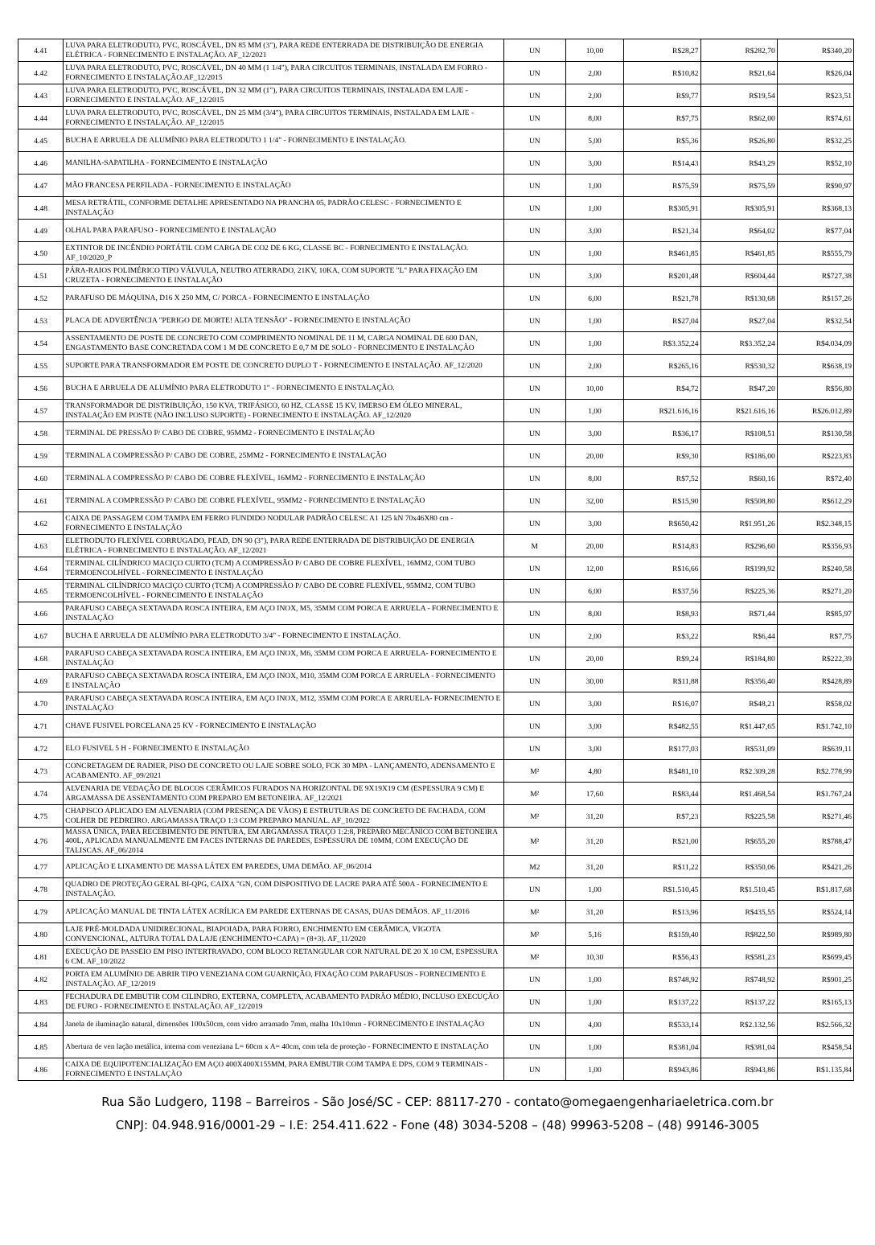| 4.41 | LUVA PARA ELETRODUTO, PVC, ROSCÁVEL, DN 85 MM (3"), PARA REDE ENTERRADA DE DISTRIBUIÇÃO DE ENERGIA ELÉTRICA - FORNECIMENTO E INSTALAÇÃO. AF_12/2021 | UN | 10,00 | R$28,27 | R$282,70 | R$340,20 |
| 4.42 | LUVA PARA ELETRODUTO, PVC, ROSCÁVEL, DN 40 MM (1 1/4"), PARA CIRCUITOS TERMINAIS, INSTALADA EM FORRO - FORNECIMENTO E INSTALAÇÃO.AF_12/2015 | UN | 2,00 | R$10,82 | R$21,64 | R$26,04 |
| 4.43 | LUVA PARA ELETRODUTO, PVC, ROSCÁVEL, DN 32 MM (1"), PARA CIRCUITOS TERMINAIS, INSTALADA EM LAJE - FORNECIMENTO E INSTALAÇÃO. AF_12/2015 | UN | 2,00 | R$9,77 | R$19,54 | R$23,51 |
| 4.44 | LUVA PARA ELETRODUTO, PVC, ROSCÁVEL, DN 25 MM (3/4"), PARA CIRCUITOS TERMINAIS, INSTALADA EM LAJE - FORNECIMENTO E INSTALAÇÃO. AF_12/2015 | UN | 8,00 | R$7,75 | R$62,00 | R$74,61 |
| 4.45 | BUCHA E ARRUELA DE ALUMÍNIO PARA ELETRODUTO 1 1/4" - FORNECIMENTO E INSTALAÇÃO. | UN | 5,00 | R$5,36 | R$26,80 | R$32,25 |
| 4.46 | MANILHA-SAPATILHA - FORNECIMENTO E INSTALAÇÃO | UN | 3,00 | R$14,43 | R$43,29 | R$52,10 |
| 4.47 | MÃO FRANCESA PERFILADA - FORNECIMENTO E INSTALAÇÃO | UN | 1,00 | R$75,59 | R$75,59 | R$90,97 |
| 4.48 | MESA RETRÁTIL, CONFORME DETALHE APRESENTADO NA PRANCHA 05, PADRÃO CELESC - FORNECIMENTO E INSTALAÇÃO | UN | 1,00 | R$305,91 | R$305,91 | R$368,13 |
| 4.49 | OLHAL PARA PARAFUSO - FORNECIMENTO E INSTALAÇÃO | UN | 3,00 | R$21,34 | R$64,02 | R$77,04 |
| 4.50 | EXTINTOR DE INCÊNDIO PORTÁTIL COM CARGA DE CO2 DE 6 KG, CLASSE BC - FORNECIMENTO E INSTALAÇÃO. AF_10/2020_P | UN | 1,00 | R$461,85 | R$461,85 | R$555,79 |
| 4.51 | PÁRA-RAIOS POLIMÉRICO TIPO VÁLVULA, NEUTRO ATERRADO, 21KV, 10KA, COM SUPORTE "L" PARA FIXAÇÃO EM CRUZETA - FORNECIMENTO E INSTALAÇÃO | UN | 3,00 | R$201,48 | R$604,44 | R$727,38 |
| 4.52 | PARAFUSO DE MÁQUINA, D16 X 250 MM, C/ PORCA - FORNECIMENTO E INSTALAÇÃO | UN | 6,00 | R$21,78 | R$130,68 | R$157,26 |
| 4.53 | PLACA DE ADVERTÊNCIA "PERIGO DE MORTE! ALTA TENSÃO" - FORNECIMENTO E INSTALAÇÃO | UN | 1,00 | R$27,04 | R$27,04 | R$32,54 |
| 4.54 | ASSENTAMENTO DE POSTE DE CONCRETO COM COMPRIMENTO NOMINAL DE 11 M, CARGA NOMINAL DE 600 DAN, ENGASTAMENTO BASE CONCRETADA COM 1 M DE CONCRETO E 0,7 M DE SOLO - FORNECIMENTO E INSTALAÇÃO | UN | 1,00 | R$3.352,24 | R$3.352,24 | R$4.034,09 |
| 4.55 | SUPORTE PARA TRANSFORMADOR EM POSTE DE CONCRETO DUPLO T - FORNECIMENTO E INSTALAÇÃO. AF_12/2020 | UN | 2,00 | R$265,16 | R$530,32 | R$638,19 |
| 4.56 | BUCHA E ARRUELA DE ALUMÍNIO PARA ELETRODUTO 1" - FORNECIMENTO E INSTALAÇÃO. | UN | 10,00 | R$4,72 | R$47,20 | R$56,80 |
| 4.57 | TRANSFORMADOR DE DISTRIBUIÇÃO, 150 KVA, TRIFÁSICO, 60 HZ, CLASSE 15 KV, IMERSO EM ÓLEO MINERAL, INSTALAÇÃO EM POSTE (NÃO INCLUSO SUPORTE) - FORNECIMENTO E INSTALAÇÃO. AF_12/2020 | UN | 1,00 | R$21.616,16 | R$21.616,16 | R$26.012,89 |
| 4.58 | TERMINAL DE PRESSÃO P/ CABO DE COBRE, 95MM2 - FORNECIMENTO E INSTALAÇÃO | UN | 3,00 | R$36,17 | R$108,51 | R$130,58 |
| 4.59 | TERMINAL A COMPRESSÃO P/ CABO DE COBRE, 25MM2 - FORNECIMENTO E INSTALAÇÃO | UN | 20,00 | R$9,30 | R$186,00 | R$223,83 |
| 4.60 | TERMINAL A COMPRESSÃO P/ CABO DE COBRE FLEXÍVEL, 16MM2 - FORNECIMENTO E INSTALAÇÃO | UN | 8,00 | R$7,52 | R$60,16 | R$72,40 |
| 4.61 | TERMINAL A COMPRESSÃO P/ CABO DE COBRE FLEXÍVEL, 95MM2 - FORNECIMENTO E INSTALAÇÃO | UN | 32,00 | R$15,90 | R$508,80 | R$612,29 |
| 4.62 | CAIXA DE PASSAGEM COM TAMPA EM FERRO FUNDIDO NODULAR PADRÃO CELESC A1 125 kN 70x46X80 cm - FORNECIMENTO E INSTALAÇÃO | UN | 3,00 | R$650,42 | R$1.951,26 | R$2.348,15 |
| 4.63 | ELETRODUTO FLEXÍVEL CORRUGADO, PEAD, DN 90 (3"), PARA REDE ENTERRADA DE DISTRIBUIÇÃO DE ENERGIA ELÉTRICA - FORNECIMENTO E INSTALAÇÃO. AF_12/2021 | M | 20,00 | R$14,83 | R$296,60 | R$356,93 |
| 4.64 | TERMINAL CILÍNDRICO MACIÇO CURTO (TCM) A COMPRESSÃO P/ CABO DE COBRE FLEXÍVEL, 16MM2, COM TUBO TERMOENCOLHÍVEL - FORNECIMENTO E INSTALAÇÃO | UN | 12,00 | R$16,66 | R$199,92 | R$240,58 |
| 4.65 | TERMINAL CILÍNDRICO MACIÇO CURTO (TCM) A COMPRESSÃO P/ CABO DE COBRE FLEXÍVEL, 95MM2, COM TUBO TERMOENCOLHÍVEL - FORNECIMENTO E INSTALAÇÃO | UN | 6,00 | R$37,56 | R$225,36 | R$271,20 |
| 4.66 | PARAFUSO CABEÇA SEXTAVADA ROSCA INTEIRA, EM AÇO INOX, M5, 35MM COM PORCA E ARRUELA - FORNECIMENTO E INSTALAÇÃO | UN | 8,00 | R$8,93 | R$71,44 | R$85,97 |
| 4.67 | BUCHA E ARRUELA DE ALUMÍNIO PARA ELETRODUTO 3/4" - FORNECIMENTO E INSTALAÇÃO. | UN | 2,00 | R$3,22 | R$6,44 | R$7,75 |
| 4.68 | PARAFUSO CABEÇA SEXTAVADA ROSCA INTEIRA, EM AÇO INOX, M6, 35MM COM PORCA E ARRUELA- FORNECIMENTO E INSTALAÇÃO | UN | 20,00 | R$9,24 | R$184,80 | R$222,39 |
| 4.69 | PARAFUSO CABEÇA SEXTAVADA ROSCA INTEIRA, EM AÇO INOX, M10, 35MM COM PORCA E ARRUELA - FORNECIMENTO E INSTALAÇÃO | UN | 30,00 | R$11,88 | R$356,40 | R$428,89 |
| 4.70 | PARAFUSO CABEÇA SEXTAVADA ROSCA INTEIRA, EM AÇO INOX, M12, 35MM COM PORCA E ARRUELA- FORNECIMENTO E INSTALAÇÃO | UN | 3,00 | R$16,07 | R$48,21 | R$58,02 |
| 4.71 | CHAVE FUSIVEL PORCELANA 25 KV - FORNECIMENTO E INSTALAÇÃO | UN | 3,00 | R$482,55 | R$1.447,65 | R$1.742,10 |
| 4.72 | ELO FUSIVEL 5 H - FORNECIMENTO E INSTALAÇÃO | UN | 3,00 | R$177,03 | R$531,09 | R$639,11 |
| 4.73 | CONCRETAGEM DE RADIER, PISO DE CONCRETO OU LAJE SOBRE SOLO, FCK 30 MPA - LANÇAMENTO, ADENSAMENTO E ACABAMENTO. AF_09/2021 | M² | 4,80 | R$481,10 | R$2.309,28 | R$2.778,99 |
| 4.74 | ALVENARIA DE VEDAÇÃO DE BLOCOS CERÂMICOS FURADOS NA HORIZONTAL DE 9X19X19 CM (ESPESSURA 9 CM) E ARGAMASSA DE ASSENTAMENTO COM PREPARO EM BETONEIRA. AF_12/2021 | M² | 17,60 | R$83,44 | R$1.468,54 | R$1.767,24 |
| 4.75 | CHAPISCO APLICADO EM ALVENARIA (COM PRESENÇA DE VÃOS) E ESTRUTURAS DE CONCRETO DE FACHADA, COM COLHER DE PEDREIRO. ARGAMASSA TRAÇO 1:3 COM PREPARO MANUAL. AF_10/2022 | M² | 31,20 | R$7,23 | R$225,58 | R$271,46 |
| 4.76 | MASSA ÚNICA, PARA RECEBIMENTO DE PINTURA, EM ARGAMASSA TRAÇO 1:2:8, PREPARO MECÂNICO COM BETONEIRA 400L, APLICADA MANUALMENTE EM FACES INTERNAS DE PAREDES, ESPESSURA DE 10MM, COM EXECUÇÃO DE TALISCAS. AF_06/2014 | M² | 31,20 | R$21,00 | R$655,20 | R$788,47 |
| 4.77 | APLICAÇÃO E LIXAMENTO DE MASSA LÁTEX EM PAREDES, UMA DEMÃO. AF_06/2014 | M2 | 31,20 | R$11,22 | R$350,06 | R$421,26 |
| 4.78 | QUADRO DE PROTEÇÃO GERAL BI-QPG, CAIXA "GN, COM DISPOSITIVO DE LACRE PARA ATÉ 500A - FORNECIMENTO E INSTALAÇÃO. | UN | 1,00 | R$1.510,45 | R$1.510,45 | R$1.817,68 |
| 4.79 | APLICAÇÃO MANUAL DE TINTA LÁTEX ACRÍLICA EM PAREDE EXTERNAS DE CASAS, DUAS DEMÃOS. AF_11/2016 | M² | 31,20 | R$13,96 | R$435,55 | R$524,14 |
| 4.80 | LAJE PRÉ-MOLDADA UNIDIRECIONAL, BIAPOIADA, PARA FORRO, ENCHIMENTO EM CERÂMICA, VIGOTA CONVENCIONAL, ALTURA TOTAL DA LAJE (ENCHIMENTO+CAPA) = (8+3). AF_11/2020 | M² | 5,16 | R$159,40 | R$822,50 | R$989,80 |
| 4.81 | EXECUÇÃO DE PASSEIO EM PISO INTERTRAVADO, COM BLOCO RETANGULAR COR NATURAL DE 20 X 10 CM, ESPESSURA 6 CM. AF_10/2022 | M² | 10,30 | R$56,43 | R$581,23 | R$699,45 |
| 4.82 | PORTA EM ALUMÍNIO DE ABRIR TIPO VENEZIANA COM GUARNIÇÃO, FIXAÇÃO COM PARAFUSOS - FORNECIMENTO E INSTALAÇÃO. AF_12/2019 | UN | 1,00 | R$748,92 | R$748,92 | R$901,25 |
| 4.83 | FECHADURA DE EMBUTIR COM CILINDRO, EXTERNA, COMPLETA, ACABAMENTO PADRÃO MÉDIO, INCLUSO EXECUÇÃO DE FURO - FORNECIMENTO E INSTALAÇÃO. AF_12/2019 | UN | 1,00 | R$137,22 | R$137,22 | R$165,13 |
| 4.84 | Janela de iluminação natural, dimensões 100x50cm, com vidro arramado 7mm, malha 10x10mm - FORNECIMENTO E INSTALAÇÃO | UN | 4,00 | R$533,14 | R$2.132,56 | R$2.566,32 |
| 4.85 | Abertura de ven lação metálica, interna com veneziana L= 60cm x A= 40cm, com tela de proteção - FORNECIMENTO E INSTALAÇÃO | UN | 1,00 | R$381,04 | R$381,04 | R$458,54 |
| 4.86 | CAIXA DE EQUIPOTENCIALIZAÇÃO EM AÇO 400X400X155MM, PARA EMBUTIR COM TAMPA E DPS, COM 9 TERMINAIS - FORNECIMENTO E INSTALAÇÃO | UN | 1,00 | R$943,86 | R$943,86 | R$1.135,84 |
Rua São Ludgero, 1198 – Barreiros - São José/SC - CEP: 88117-270 - contato@omegaengenhariaeletrica.com.br
CNPJ: 04.948.916/0001-29 – I.E: 254.411.622 - Fone (48) 3034-5208 – (48) 99963-5208 – (48) 99146-3005